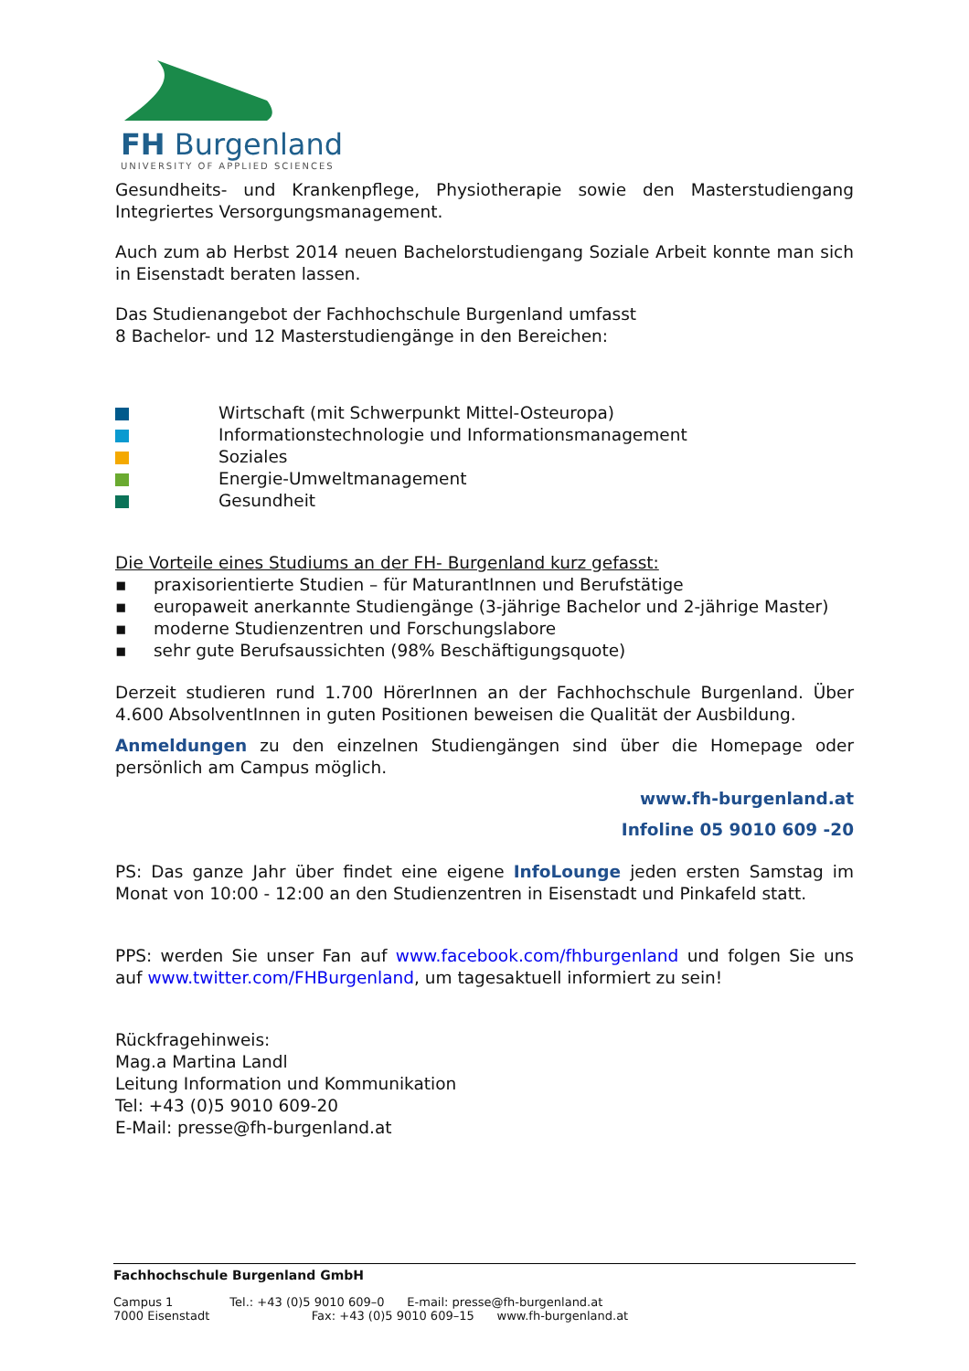FH Burgenland
UNIVERSITY OF APPLIED SCIENCES
Gesundheits- und Krankenpflege, Physiotherapie sowie den Masterstudiengang Integriertes Versorgungsmanagement.
Auch zum ab Herbst 2014 neuen Bachelorstudiengang Soziale Arbeit konnte man sich in Eisenstadt beraten lassen.
Das Studienangebot der Fachhochschule Burgenland umfasst
8 Bachelor- und 12 Masterstudiengänge in den Bereichen:
Wirtschaft (mit Schwerpunkt Mittel-Osteuropa)
Informationstechnologie und Informationsmanagement
Soziales
Energie-Umweltmanagement
Gesundheit
Die Vorteile eines Studiums an der FH- Burgenland kurz gefasst:
▪ praxisorientierte Studien – für MaturantInnen und Berufstätige
▪ europaweit anerkannte Studiengänge (3-jährige Bachelor und 2-jährige Master)
▪ moderne Studienzentren und Forschungslabore
▪ sehr gute Berufsaussichten (98% Beschäftigungsquote)
Derzeit studieren rund 1.700 HörerInnen an der Fachhochschule Burgenland. Über 4.600 AbsolventInnen in guten Positionen beweisen die Qualität der Ausbildung.
Anmeldungen zu den einzelnen Studiengängen sind über die Homepage oder persönlich am Campus möglich.
www.fh-burgenland.at
Infoline 05 9010 609 -20
PS: Das ganze Jahr über findet eine eigene InfoLounge jeden ersten Samstag im Monat von 10:00 - 12:00 an den Studienzentren in Eisenstadt und Pinkafeld statt.
PPS: werden Sie unser Fan auf www.facebook.com/fhburgenland und folgen Sie uns auf www.twitter.com/FHBurgenland, um tagesaktuell informiert zu sein!
Rückfragehinweis:
Mag.a Martina Landl
Leitung Information und Kommunikation
Tel: +43 (0)5 9010 609-20
E-Mail: presse@fh-burgenland.at
Fachhochschule Burgenland GmbH
Campus 1 Tel.: +43 (0)5 9010 609–0 E-mail: presse@fh-burgenland.at
7000 Eisenstadt Fax: +43 (0)5 9010 609–15 www.fh-burgenland.at